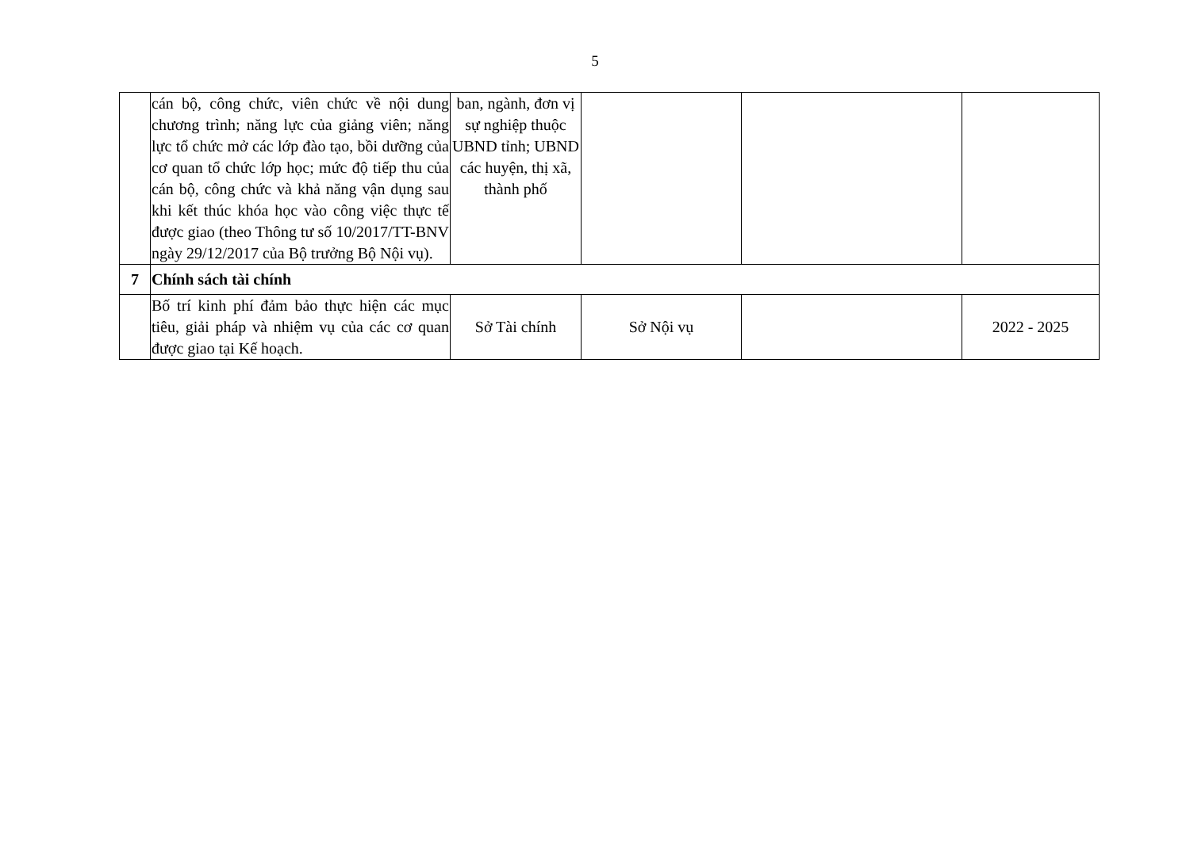5
| | cán bộ, công chức, viên chức về nội dung chương trình; năng lực của giảng viên; năng lực tổ chức mở các lớp đào tạo, bồi dưỡng của cơ quan tổ chức lớp học; mức độ tiếp thu của cán bộ, công chức và khả năng vận dụng sau khi kết thúc khóa học vào công việc thực tế được giao (theo Thông tư số 10/2017/TT-BNV ngày 29/12/2017 của Bộ trưởng Bộ Nội vụ). | ban, ngành, đơn vị sự nghiệp thuộc UBND tỉnh; UBND các huyện, thị xã, thành phố | | | |
| 7 | Chính sách tài chính | | | | |
| | Bố trí kinh phí đảm bảo thực hiện các mục tiêu, giải pháp và nhiệm vụ của các cơ quan được giao tại Kế hoạch. | Sở Tài chính | Sở Nội vụ | | 2022 - 2025 |